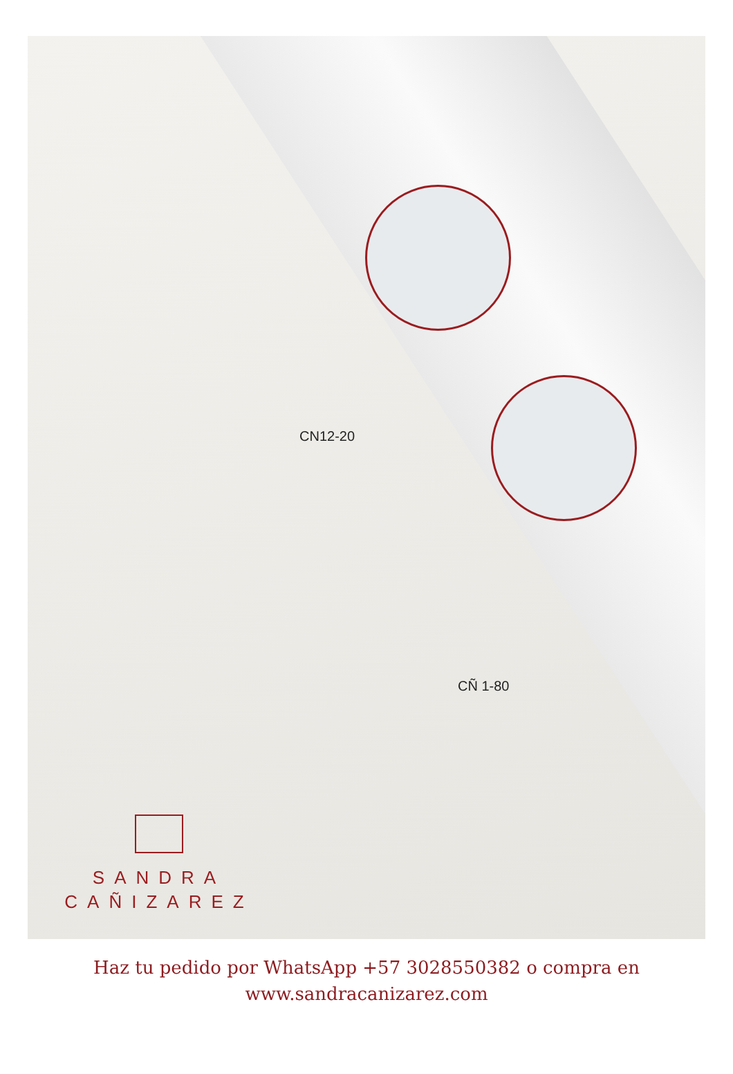CN12-20
CÑ 1-80
SANDRA
CAÑIZAREZ
Haz tu pedido por WhatsApp +57 3028550382 o compra en
www.sandracanizarez.com